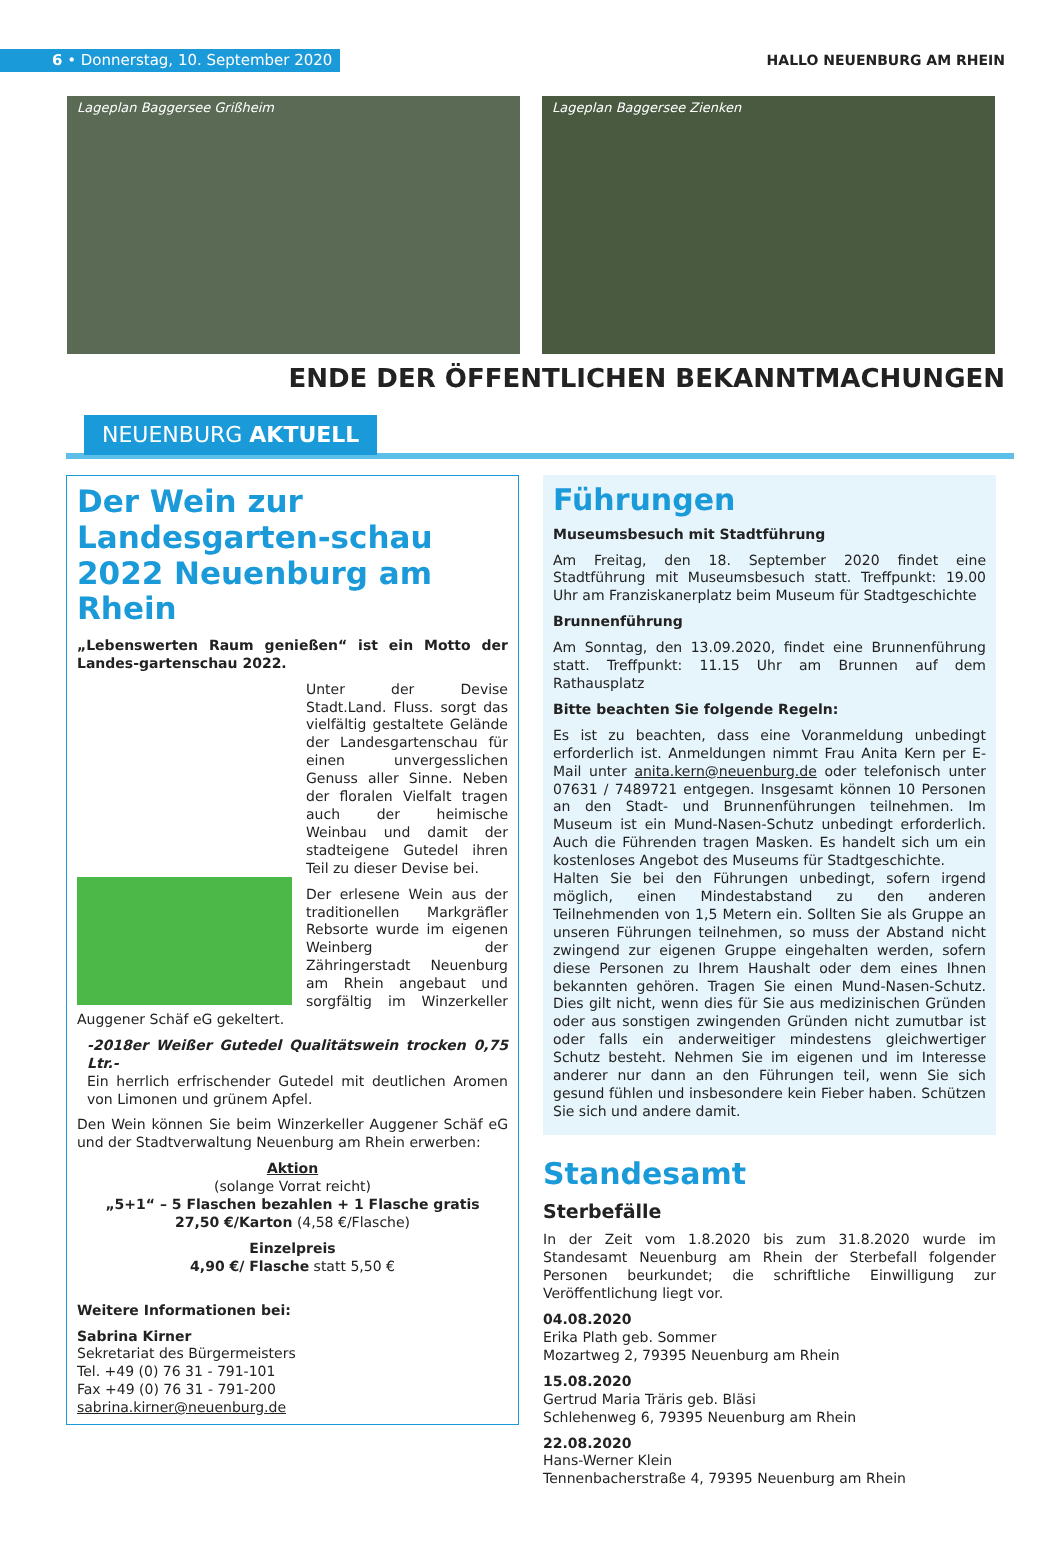6 • Donnerstag, 10. September 2020
HALLO NEUENBURG AM RHEIN
Lageplan Baggersee Grißheim Lageplan Baggersee Zienken
ENDE DER ÖFFENTLICHEN BEKANNTMACHUNGEN
NEUENBURG AKTUELL
Der Wein zur Landesgarten-schau 2022 Neuenburg am Rhein
„Lebenswerten Raum genießen“ ist ein Motto der Landes-gartenschau 2022.
Unter der Devise Stadt.Land. Fluss. sorgt das vielfältig gestaltete Gelände der Landesgartenschau für einen unvergesslichen Genuss aller Sinne. Neben der floralen Vielfalt tragen auch der heimische Weinbau und damit der stadteigene Gutedel ihren Teil zu dieser Devise bei.
Der erlesene Wein aus der traditionellen Markgräfler Rebsorte wurde im eigenen Weinberg der Zähringerstadt Neuenburg am Rhein angebaut und sorgfältig im Winzerkeller Auggener Schäf eG gekeltert.
-2018er Weißer Gutedel Qualitätswein trocken 0,75 Ltr.-
Ein herrlich erfrischender Gutedel mit deutlichen Aromen von Limonen und grünem Apfel.
Den Wein können Sie beim Winzerkeller Auggener Schäf eG und der Stadtverwaltung Neuenburg am Rhein erwerben:
Aktion
(solange Vorrat reicht)
„5+1“ – 5 Flaschen bezahlen + 1 Flasche gratis
27,50 €/Karton (4,58 €/Flasche)
Einzelpreis
4,90 €/ Flasche statt 5,50 €
Weitere Informationen bei:
Sabrina Kirner
Sekretariat des Bürgermeisters
Tel. +49 (0) 76 31 - 791-101
Fax +49 (0) 76 31 - 791-200
sabrina.kirner@neuenburg.de
Führungen
Museumsbesuch mit Stadtführung
Am Freitag, den 18. September 2020 findet eine Stadtführung mit Museumsbesuch statt. Treffpunkt: 19.00 Uhr am Franziskanerplatz beim Museum für Stadtgeschichte
Brunnenführung
Am Sonntag, den 13.09.2020, findet eine Brunnenführung statt. Treffpunkt: 11.15 Uhr am Brunnen auf dem Rathausplatz
Bitte beachten Sie folgende Regeln:
Es ist zu beachten, dass eine Voranmeldung unbedingt erforderlich ist. Anmeldungen nimmt Frau Anita Kern per E-Mail unter anita.kern@neuenburg.de oder telefonisch unter 07631 / 7489721 entgegen. Insgesamt können 10 Personen an den Stadt- und Brunnenführungen teilnehmen. Im Museum ist ein Mund-Nasen-Schutz unbedingt erforderlich. Auch die Führenden tragen Masken. Es handelt sich um ein kostenloses Angebot des Museums für Stadtgeschichte.
Halten Sie bei den Führungen unbedingt, sofern irgend möglich, einen Mindestabstand zu den anderen Teilnehmenden von 1,5 Metern ein. Sollten Sie als Gruppe an unseren Führungen teilnehmen, so muss der Abstand nicht zwingend zur eigenen Gruppe eingehalten werden, sofern diese Personen zu Ihrem Haushalt oder dem eines Ihnen bekannten gehören. Tragen Sie einen Mund-Nasen-Schutz. Dies gilt nicht, wenn dies für Sie aus medizinischen Gründen oder aus sonstigen zwingenden Gründen nicht zumutbar ist oder falls ein anderweitiger mindestens gleichwertiger Schutz besteht. Nehmen Sie im eigenen und im Interesse anderer nur dann an den Führungen teil, wenn Sie sich gesund fühlen und insbesondere kein Fieber haben. Schützen Sie sich und andere damit.
Standesamt
Sterbefälle
In der Zeit vom 1.8.2020 bis zum 31.8.2020 wurde im Standesamt Neuenburg am Rhein der Sterbefall folgender Personen beurkundet; die schriftliche Einwilligung zur Veröffentlichung liegt vor.
04.08.2020
Erika Plath geb. Sommer
Mozartweg 2, 79395 Neuenburg am Rhein
15.08.2020
Gertrud Maria Träris geb. Bläsi
Schlehenweg 6, 79395 Neuenburg am Rhein
22.08.2020
Hans-Werner Klein
Tennenbacherstraße 4, 79395 Neuenburg am Rhein